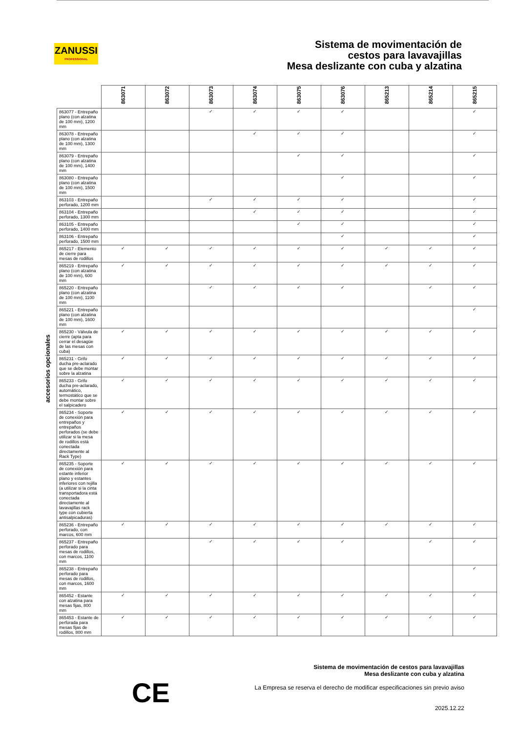ZANUSSI
PROFESSIONAL
Sistema de movimentación de
cestos para lavavajillas
Mesa deslizante con cuba y alzatina
accesorios opcionales
| | 863071 | 863072 | 863073 | 863074 | 863075 | 863076 | 865213 | 865214 | 865215 |
| --- | --- | --- | --- | --- | --- | --- | --- | --- | --- |
| 863077 - Entrepaño plano (con alzatina de 100 mm), 1200 mm | | | ✓ | ✓ | ✓ | ✓ | | | ✓ |
| 863078 - Entrepaño plano (con alzatina de 100 mm), 1300 mm | | | | ✓ | ✓ | ✓ | | | ✓ |
| 863079 - Entrepaño plano (con alzatina de 100 mm), 1400 mm | | | | | ✓ | ✓ | | | ✓ |
| 863080 - Entrepaño plano (con alzatina de 100 mm), 1500 mm | | | | | | ✓ | | | ✓ |
| 863103 - Entrepaño perforado, 1200 mm | | | ✓ | ✓ | ✓ | ✓ | | | ✓ |
| 863104 - Entrepaño perforado, 1300 mm | | | | ✓ | ✓ | ✓ | | | ✓ |
| 863105 - Entrepaño perforado, 1400 mm | | | | | ✓ | ✓ | | | ✓ |
| 863106 - Entrepaño perforado, 1500 mm | | | | | | ✓ | | | ✓ |
| 865217 - Elemento de cierre para mesas de rodillos | ✓ | ✓ | ✓ | ✓ | ✓ | ✓ | ✓ | ✓ | ✓ |
| 865219 - Entrepaño plano (con alzatina de 100 mm), 600 mm | ✓ | ✓ | ✓ | ✓ | ✓ | ✓ | ✓ | ✓ | ✓ |
| 865220 - Entrepaño plano (con alzatina de 100 mm), 1100 mm | | | ✓ | ✓ | ✓ | ✓ | | ✓ | ✓ |
| 865221 - Entrepaño plano (con alzatina de 100 mm), 1600 mm | | | | | | | | | ✓ |
| 865230 - Válvula de cierre (apta para cerrar el desagüe de las mesas con cuba) | ✓ | ✓ | ✓ | ✓ | ✓ | ✓ | ✓ | ✓ | ✓ |
| 865231 - Grifo ducha pre-aclarado que se debe montar sobre la alzatina | ✓ | ✓ | ✓ | ✓ | ✓ | ✓ | ✓ | ✓ | ✓ |
| 865233 - Grifo ducha pre-aclarado, automático, termostático que se debe montar sobre el salpicadero | ✓ | ✓ | ✓ | ✓ | ✓ | ✓ | ✓ | ✓ | ✓ |
| 865234 - Soporte de conexión para entrepaños y entrepaños perforados (se debe utilizar si la mesa de rodillos está conectada directamente al Rack Type) | ✓ | ✓ | ✓ | ✓ | ✓ | ✓ | ✓ | ✓ | ✓ |
| 865235 - Soporte de conexión para estante inferior plano y estantes inferiores con rejilla (a utilizar si la cinta transportadora está conectada directamente al lavavajillas rack type con cubierta antisalpicaduras) | ✓ | ✓ | ✓ | ✓ | ✓ | ✓ | ✓ | ✓ | ✓ |
| 865236 - Entrepaño perforado, con marcos, 600 mm | ✓ | ✓ | ✓ | ✓ | ✓ | ✓ | ✓ | ✓ | ✓ |
| 865237 - Entrepaño perforado para mesas de rodillos, con marcos, 1100 mm | | | ✓ | ✓ | ✓ | ✓ | | ✓ | ✓ |
| 865238 - Entrepaño perforado para mesas de rodillos, con marcos, 1600 mm | | | | | | | | | ✓ |
| 865452 - Estante con alzatina para mesas fijas, 800 mm | ✓ | ✓ | ✓ | ✓ | ✓ | ✓ | ✓ | ✓ | ✓ |
| 865453 - Estante de perforada para mesas fijas de rodillos, 800 mm | ✓ | ✓ | ✓ | ✓ | ✓ | ✓ | ✓ | ✓ | ✓ |
CE
Sistema de movimentación de cestos para lavavajillas
Mesa deslizante con cuba y alzatina
La Empresa se reserva el derecho de modificar especificaciones sin previo aviso
2025.12.22